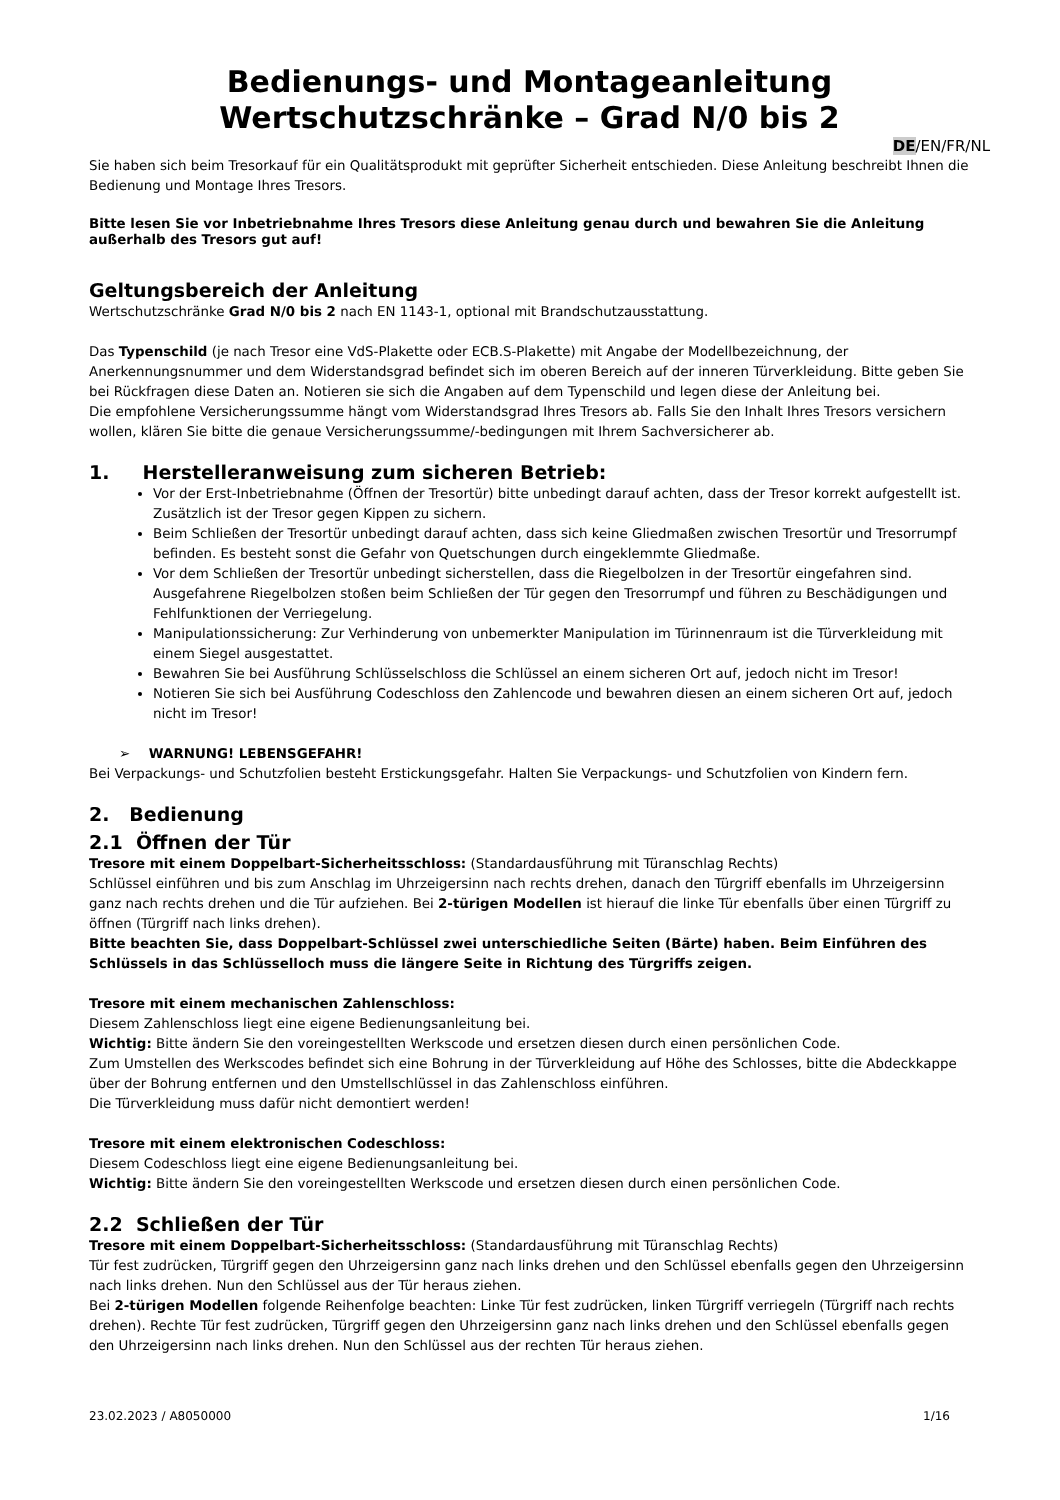Bedienungs- und Montageanleitung
Wertschutzschränke – Grad N/0 bis 2
DE/EN/FR/NL
Sie haben sich beim Tresorkauf für ein Qualitätsprodukt mit geprüfter Sicherheit entschieden. Diese Anleitung beschreibt Ihnen die Bedienung und Montage Ihres Tresors.
Bitte lesen Sie vor Inbetriebnahme Ihres Tresors diese Anleitung genau durch und bewahren Sie die Anleitung außerhalb des Tresors gut auf!
Geltungsbereich der Anleitung
Wertschutzschränke Grad N/0 bis 2 nach EN 1143-1, optional mit Brandschutzausstattung.
Das Typenschild (je nach Tresor eine VdS-Plakette oder ECB.S-Plakette) mit Angabe der Modellbezeichnung, der Anerkennungsnummer und dem Widerstandsgrad befindet sich im oberen Bereich auf der inneren Türverkleidung. Bitte geben Sie bei Rückfragen diese Daten an. Notieren sie sich die Angaben auf dem Typenschild und legen diese der Anleitung bei.
Die empfohlene Versicherungssumme hängt vom Widerstandsgrad Ihres Tresors ab. Falls Sie den Inhalt Ihres Tresors versichern wollen, klären Sie bitte die genaue Versicherungssumme/-bedingungen mit Ihrem Sachversicherer ab.
1. Herstelleranweisung zum sicheren Betrieb:
Vor der Erst-Inbetriebnahme (Öffnen der Tresortür) bitte unbedingt darauf achten, dass der Tresor korrekt aufgestellt ist. Zusätzlich ist der Tresor gegen Kippen zu sichern.
Beim Schließen der Tresortür unbedingt darauf achten, dass sich keine Gliedmaßen zwischen Tresortür und Tresorrumpf befinden. Es besteht sonst die Gefahr von Quetschungen durch eingeklemmte Gliedmaße.
Vor dem Schließen der Tresortür unbedingt sicherstellen, dass die Riegelbolzen in der Tresortür eingefahren sind. Ausgefahrene Riegelbolzen stoßen beim Schließen der Tür gegen den Tresorrumpf und führen zu Beschädigungen und Fehlfunktionen der Verriegelung.
Manipulationssicherung: Zur Verhinderung von unbemerkter Manipulation im Türinnenraum ist die Türverkleidung mit einem Siegel ausgestattet.
Bewahren Sie bei Ausführung Schlüsselschloss die Schlüssel an einem sicheren Ort auf, jedoch nicht im Tresor!
Notieren Sie sich bei Ausführung Codeschloss den Zahlencode und bewahren diesen an einem sicheren Ort auf, jedoch nicht im Tresor!
➢ WARNUNG! LEBENSGEFAHR!
Bei Verpackungs- und Schutzfolien besteht Erstickungsgefahr. Halten Sie Verpackungs- und Schutzfolien von Kindern fern.
2. Bedienung
2.1 Öffnen der Tür
Tresore mit einem Doppelbart-Sicherheitsschloss: (Standardausführung mit Türanschlag Rechts)
Schlüssel einführen und bis zum Anschlag im Uhrzeigersinn nach rechts drehen, danach den Türgriff ebenfalls im Uhrzeigersinn ganz nach rechts drehen und die Tür aufziehen. Bei 2-türigen Modellen ist hierauf die linke Tür ebenfalls über einen Türgriff zu öffnen (Türgriff nach links drehen).
Bitte beachten Sie, dass Doppelbart-Schlüssel zwei unterschiedliche Seiten (Bärte) haben. Beim Einführen des Schlüssels in das Schlüsselloch muss die längere Seite in Richtung des Türgriffs zeigen.
Tresore mit einem mechanischen Zahlenschloss:
Diesem Zahlenschloss liegt eine eigene Bedienungsanleitung bei.
Wichtig: Bitte ändern Sie den voreingestellten Werkscode und ersetzen diesen durch einen persönlichen Code.
Zum Umstellen des Werkscodes befindet sich eine Bohrung in der Türverkleidung auf Höhe des Schlosses, bitte die Abdeckkappe über der Bohrung entfernen und den Umstellschlüssel in das Zahlenschloss einführen.
Die Türverkleidung muss dafür nicht demontiert werden!
Tresore mit einem elektronischen Codeschloss:
Diesem Codeschloss liegt eine eigene Bedienungsanleitung bei.
Wichtig: Bitte ändern Sie den voreingestellten Werkscode und ersetzen diesen durch einen persönlichen Code.
2.2 Schließen der Tür
Tresore mit einem Doppelbart-Sicherheitsschloss: (Standardausführung mit Türanschlag Rechts)
Tür fest zudrücken, Türgriff gegen den Uhrzeigersinn ganz nach links drehen und den Schlüssel ebenfalls gegen den Uhrzeigersinn nach links drehen. Nun den Schlüssel aus der Tür heraus ziehen.
Bei 2-türigen Modellen folgende Reihenfolge beachten: Linke Tür fest zudrücken, linken Türgriff verriegeln (Türgriff nach rechts drehen). Rechte Tür fest zudrücken, Türgriff gegen den Uhrzeigersinn ganz nach links drehen und den Schlüssel ebenfalls gegen den Uhrzeigersinn nach links drehen. Nun den Schlüssel aus der rechten Tür heraus ziehen.
23.02.2023 / A8050000 1/16